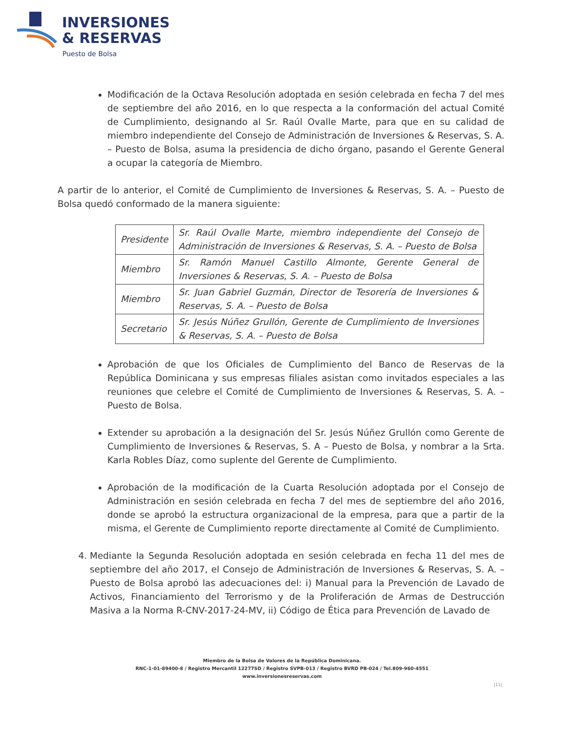INVERSIONES
& RESERVAS
Puesto de Bolsa
Modificación de la Octava Resolución adoptada en sesión celebrada en fecha 7 del mes de septiembre del año 2016, en lo que respecta a la conformación del actual Comité de Cumplimiento, designando al Sr. Raúl Ovalle Marte, para que en su calidad de miembro independiente del Consejo de Administración de Inversiones & Reservas, S. A. – Puesto de Bolsa, asuma la presidencia de dicho órgano, pasando el Gerente General a ocupar la categoría de Miembro.
A partir de lo anterior, el Comité de Cumplimiento de Inversiones & Reservas, S. A. – Puesto de Bolsa quedó conformado de la manera siguiente:
| Presidente | Sr. Raúl Ovalle Marte, miembro independiente del Consejo de Administración de Inversiones & Reservas, S. A. – Puesto de Bolsa |
| Miembro | Sr. Ramón Manuel Castillo Almonte, Gerente General de Inversiones & Reservas, S. A. – Puesto de Bolsa |
| Miembro | Sr. Juan Gabriel Guzmán, Director de Tesorería de Inversiones & Reservas, S. A. – Puesto de Bolsa |
| Secretario | Sr. Jesús Núñez Grullón, Gerente de Cumplimiento de Inversiones & Reservas, S. A. – Puesto de Bolsa |
Aprobación de que los Oficiales de Cumplimiento del Banco de Reservas de la República Dominicana y sus empresas filiales asistan como invitados especiales a las reuniones que celebre el Comité de Cumplimiento de Inversiones & Reservas, S. A. – Puesto de Bolsa.
Extender su aprobación a la designación del Sr. Jesús Núñez Grullón como Gerente de Cumplimiento de Inversiones & Reservas, S. A – Puesto de Bolsa, y nombrar a la Srta. Karla Robles Díaz, como suplente del Gerente de Cumplimiento.
Aprobación de la modificación de la Cuarta Resolución adoptada por el Consejo de Administración en sesión celebrada en fecha 7 del mes de septiembre del año 2016, donde se aprobó la estructura organizacional de la empresa, para que a partir de la misma, el Gerente de Cumplimiento reporte directamente al Comité de Cumplimiento.
4. Mediante la Segunda Resolución adoptada en sesión celebrada en fecha 11 del mes de septiembre del año 2017, el Consejo de Administración de Inversiones & Reservas, S. A. – Puesto de Bolsa aprobó las adecuaciones del: i) Manual para la Prevención de Lavado de Activos, Financiamiento del Terrorismo y de la Proliferación de Armas de Destrucción Masiva a la Norma R-CNV-2017-24-MV, ii) Código de Ética para Prevención de Lavado de
Miembro de la Bolsa de Valores de la República Dominicana.
RNC-1-01-89400-8 / Registro Mercantil 12277SD / Registro SVPB-013 / Registro BVRD PB-024 / Tel.809-960-4551
www.inversionesreservas.com
|11|